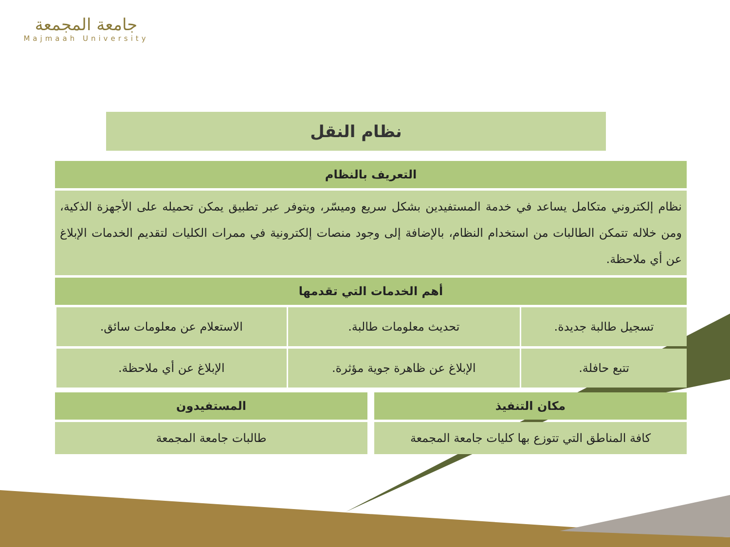جامعة المجمعة
Majmaah University
نظام النقل
| التعريف بالنظام |
| --- |
| نظام إلكتروني متكامل يساعد في خدمة المستفيدين بشكل سريع وميسّر، ويتوفر عبر تطبيق يمكن تحميله على الأجهزة الذكية، ومن خلاله تتمكن الطالبات من استخدام النظام، بالإضافة إلى وجود منصات إلكترونية في ممرات الكليات لتقديم الخدمات الإبلاغ عن أي ملاحظة. |
| أهم الخدمات التي تقدمها |
| تسجيل طالبة جديدة. | تحديث معلومات طالبة. | الاستعلام عن معلومات سائق. |
| تتبع حافلة. | الإبلاغ عن ظاهرة جوية مؤثرة. | الإبلاغ عن أي ملاحظة. |
| مكان التنفيذ |
| --- |
| كافة المناطق التي تتوزع بها كليات جامعة المجمعة |
| المستفيدون |
| --- |
| طالبات جامعة المجمعة |